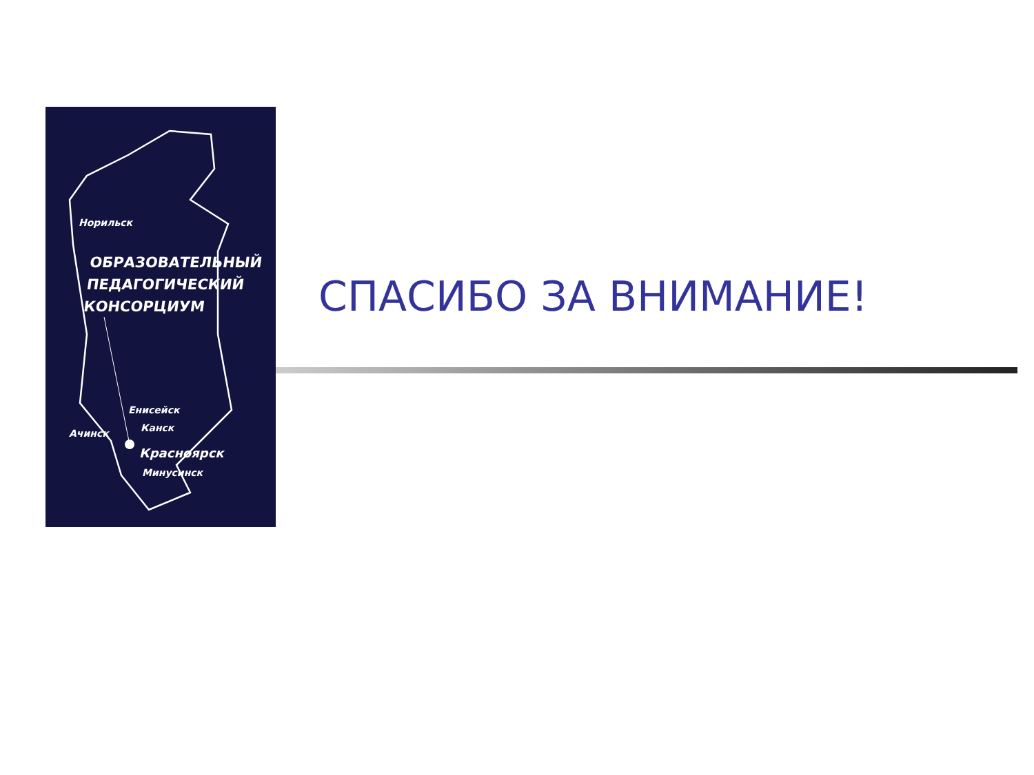Норильск
ОБРАЗОВАТЕЛЬНЫЙ
ПЕДАГОГИЧЕСКИЙ
КОНСОРЦИУМ
Енисейск
Канск
Ачинск
Красноярск
Минусинск
СПАСИБО ЗА ВНИМАНИЕ!